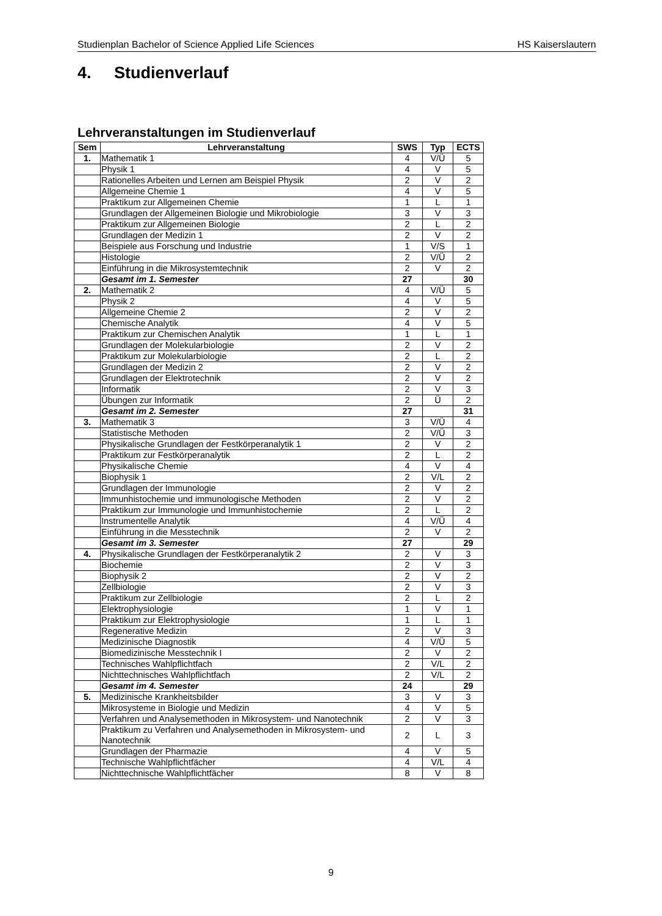Studienplan Bachelor of Science Applied Life Sciences HS Kaiserslautern
4. Studienverlauf
Lehrveranstaltungen im Studienverlauf
| Sem | Lehrveranstaltung | SWS | Typ | ECTS |
| --- | --- | --- | --- | --- |
| 1. | Mathematik 1 | 4 | V/Ü | 5 |
| | Physik 1 | 4 | V | 5 |
| | Rationelles Arbeiten und Lernen am Beispiel Physik | 2 | V | 2 |
| | Allgemeine Chemie 1 | 4 | V | 5 |
| | Praktikum zur Allgemeinen Chemie | 1 | L | 1 |
| | Grundlagen der Allgemeinen Biologie und Mikrobiologie | 3 | V | 3 |
| | Praktikum zur Allgemeinen Biologie | 2 | L | 2 |
| | Grundlagen der Medizin 1 | 2 | V | 2 |
| | Beispiele aus Forschung und Industrie | 1 | V/S | 1 |
| | Histologie | 2 | V/Ü | 2 |
| | Einführung in die Mikrosystemtechnik | 2 | V | 2 |
| | Gesamt im 1. Semester | 27 | | 30 |
| 2. | Mathematik 2 | 4 | V/Ü | 5 |
| | Physik 2 | 4 | V | 5 |
| | Allgemeine Chemie 2 | 2 | V | 2 |
| | Chemische Analytik | 4 | V | 5 |
| | Praktikum zur Chemischen Analytik | 1 | L | 1 |
| | Grundlagen der Molekularbiologie | 2 | V | 2 |
| | Praktikum zur Molekularbiologie | 2 | L | 2 |
| | Grundlagen der Medizin 2 | 2 | V | 2 |
| | Grundlagen der Elektrotechnik | 2 | V | 2 |
| | Informatik | 2 | V | 3 |
| | Übungen zur Informatik | 2 | Ü | 2 |
| | Gesamt im 2. Semester | 27 | | 31 |
| 3. | Mathematik 3 | 3 | V/Ü | 4 |
| | Statistische Methoden | 2 | V/Ü | 3 |
| | Physikalische Grundlagen der Festkörperanalytik 1 | 2 | V | 2 |
| | Praktikum zur Festkörperanalytik | 2 | L | 2 |
| | Physikalische Chemie | 4 | V | 4 |
| | Biophysik 1 | 2 | V/L | 2 |
| | Grundlagen der Immunologie | 2 | V | 2 |
| | Immunhistochemie und immunologische Methoden | 2 | V | 2 |
| | Praktikum zur Immunologie und Immunhistochemie | 2 | L | 2 |
| | Instrumentelle Analytik | 4 | V/Ü | 4 |
| | Einführung in die Messtechnik | 2 | V | 2 |
| | Gesamt im 3. Semester | 27 | | 29 |
| 4. | Physikalische Grundlagen der Festkörperanalytik 2 | 2 | V | 3 |
| | Biochemie | 2 | V | 3 |
| | Biophysik 2 | 2 | V | 2 |
| | Zellbiologie | 2 | V | 3 |
| | Praktikum zur Zellbiologie | 2 | L | 2 |
| | Elektrophysiologie | 1 | V | 1 |
| | Praktikum zur Elektrophysiologie | 1 | L | 1 |
| | Regenerative Medizin | 2 | V | 3 |
| | Medizinische Diagnostik | 4 | V/Ü | 5 |
| | Biomedizinische Messtechnik I | 2 | V | 2 |
| | Technisches Wahlpflichtfach | 2 | V/L | 2 |
| | Nichttechnisches Wahlpflichtfach | 2 | V/L | 2 |
| | Gesamt im 4. Semester | 24 | | 29 |
| 5. | Medizinische Krankheitsbilder | 3 | V | 3 |
| | Mikrosysteme in Biologie und Medizin | 4 | V | 5 |
| | Verfahren und Analysemethoden in Mikrosystem- und Nanotechnik | 2 | V | 3 |
| | Praktikum zu Verfahren und Analysemethoden in Mikrosystem- und Nanotechnik | 2 | L | 3 |
| | Grundlagen der Pharmazie | 4 | V | 5 |
| | Technische Wahlpflichtfächer | 4 | V/L | 4 |
| | Nichttechnische Wahlpflichtfächer | 8 | V | 8 |
9